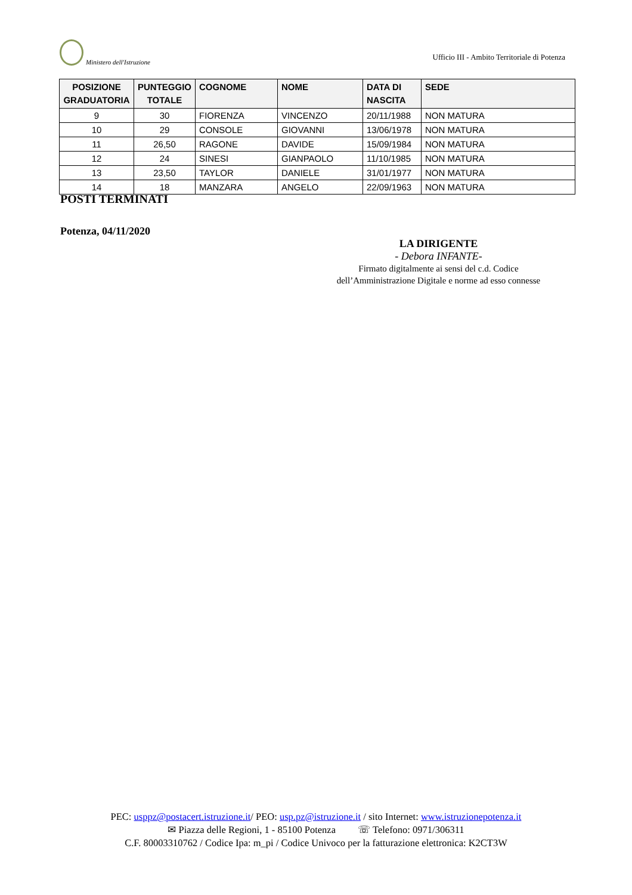Ministero dell'Istruzione
Ufficio III - Ambito Territoriale di Potenza
| POSIZIONE GRADUATORIA | PUNTEGGIO TOTALE | COGNOME | NOME | DATA DI NASCITA | SEDE |
| --- | --- | --- | --- | --- | --- |
| 9 | 30 | FIORENZA | VINCENZO | 20/11/1988 | NON MATURA |
| 10 | 29 | CONSOLE | GIOVANNI | 13/06/1978 | NON MATURA |
| 11 | 26,50 | RAGONE | DAVIDE | 15/09/1984 | NON MATURA |
| 12 | 24 | SINESI | GIANPAOLO | 11/10/1985 | NON MATURA |
| 13 | 23,50 | TAYLOR | DANIELE | 31/01/1977 | NON MATURA |
| 14 | 18 | MANZARA | ANGELO | 22/09/1963 | NON MATURA |
POSTI TERMINATI
Potenza, 04/11/2020
LA DIRIGENTE
- Debora INFANTE-
Firmato digitalmente ai sensi del c.d. Codice
dell’Amministrazione Digitale e norme ad esso connesse
PEC: usppz@postacert.istruzione.it/ PEO: usp.pz@istruzione.it / sito Internet: www.istruzionepotenza.it
✉ Piazza delle Regioni, 1 - 85100 Potenza ☏ Telefono: 0971/306311
C.F. 80003310762 / Codice Ipa: m_pi / Codice Univoco per la fatturazione elettronica: K2CT3W